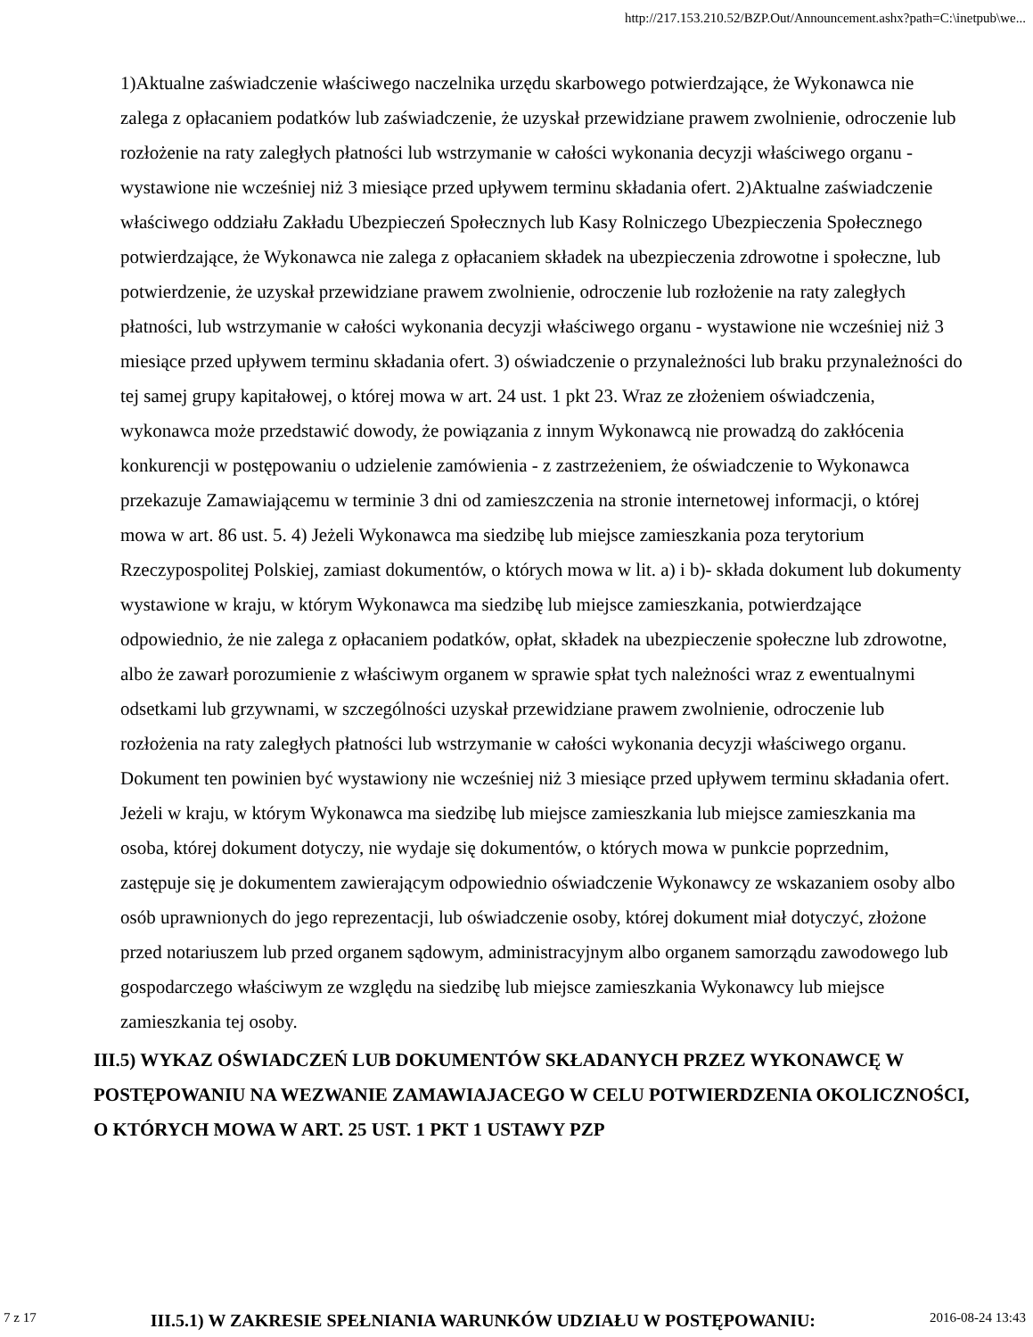http://217.153.210.52/BZP.Out/Announcement.ashx?path=C:\inetpub\we...
1)Aktualne zaświadczenie właściwego naczelnika urzędu skarbowego potwierdzające, że Wykonawca nie zalega z opłacaniem podatków lub zaświadczenie, że uzyskał przewidziane prawem zwolnienie, odroczenie lub rozłożenie na raty zaległych płatności lub wstrzymanie w całości wykonania decyzji właściwego organu - wystawione nie wcześniej niż 3 miesiące przed upływem terminu składania ofert. 2)Aktualne zaświadczenie właściwego oddziału Zakładu Ubezpieczeń Społecznych lub Kasy Rolniczego Ubezpieczenia Społecznego potwierdzające, że Wykonawca nie zalega z opłacaniem składek na ubezpieczenia zdrowotne i społeczne, lub potwierdzenie, że uzyskał przewidziane prawem zwolnienie, odroczenie lub rozłożenie na raty zaległych płatności, lub wstrzymanie w całości wykonania decyzji właściwego organu - wystawione nie wcześniej niż 3 miesiące przed upływem terminu składania ofert. 3) oświadczenie o przynależności lub braku przynależności do tej samej grupy kapitałowej, o której mowa w art. 24 ust. 1 pkt 23. Wraz ze złożeniem oświadczenia, wykonawca może przedstawić dowody, że powiązania z innym Wykonawcą nie prowadzą do zakłócenia konkurencji w postępowaniu o udzielenie zamówienia - z zastrzeżeniem, że oświadczenie to Wykonawca przekazuje Zamawiającemu w terminie 3 dni od zamieszczenia na stronie internetowej informacji, o której mowa w art. 86 ust. 5. 4) Jeżeli Wykonawca ma siedzibę lub miejsce zamieszkania poza terytorium Rzeczypospolitej Polskiej, zamiast dokumentów, o których mowa w lit. a) i b)- składa dokument lub dokumenty wystawione w kraju, w którym Wykonawca ma siedzibę lub miejsce zamieszkania, potwierdzające odpowiednio, że nie zalega z opłacaniem podatków, opłat, składek na ubezpieczenie społeczne lub zdrowotne, albo że zawarł porozumienie z właściwym organem w sprawie spłat tych należności wraz z ewentualnymi odsetkami lub grzywnami, w szczególności uzyskał przewidziane prawem zwolnienie, odroczenie lub rozłożenia na raty zaległych płatności lub wstrzymanie w całości wykonania decyzji właściwego organu. Dokument ten powinien być wystawiony nie wcześniej niż 3 miesiące przed upływem terminu składania ofert. Jeżeli w kraju, w którym Wykonawca ma siedzibę lub miejsce zamieszkania lub miejsce zamieszkania ma osoba, której dokument dotyczy, nie wydaje się dokumentów, o których mowa w punkcie poprzednim, zastępuje się je dokumentem zawierającym odpowiednio oświadczenie Wykonawcy ze wskazaniem osoby albo osób uprawnionych do jego reprezentacji, lub oświadczenie osoby, której dokument miał dotyczyć, złożone przed notariuszem lub przed organem sądowym, administracyjnym albo organem samorządu zawodowego lub gospodarczego właściwym ze względu na siedzibę lub miejsce zamieszkania Wykonawcy lub miejsce zamieszkania tej osoby.
III.5) WYKAZ OŚWIADCZEŃ LUB DOKUMENTÓW SKŁADANYCH PRZEZ WYKONAWCĘ W POSTĘPOWANIU NA WEZWANIE ZAMAWIAJACEGO W CELU POTWIERDZENIA OKOLICZNOŚCI, O KTÓRYCH MOWA W ART. 25 UST. 1 PKT 1 USTAWY PZP
7 z 17 III.5.1) W ZAKRESIE SPEŁNIANIA WARUNKÓW UDZIAŁU W POSTĘPOWANIU: 2016-08-24 13:43